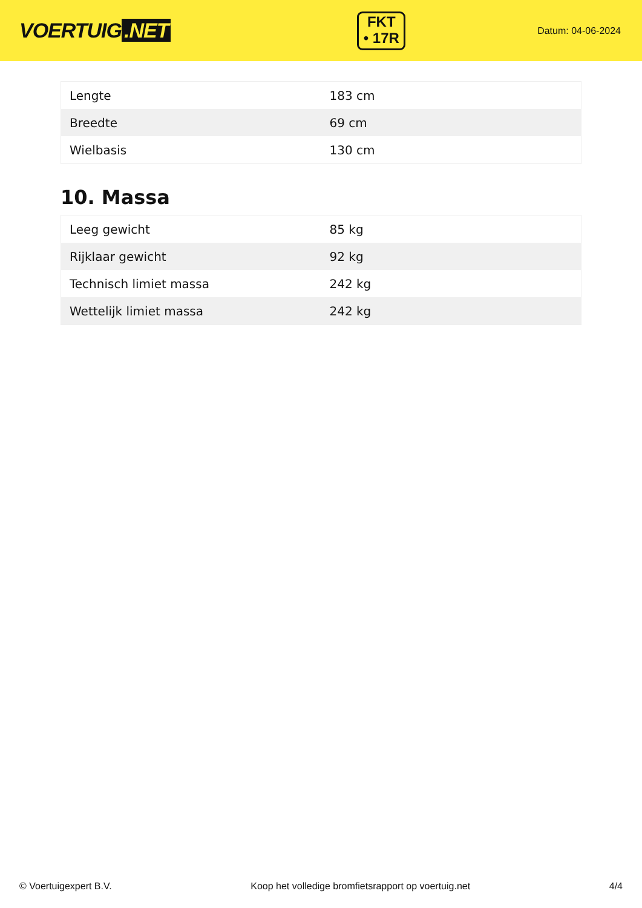VOERTUIG.NET
FKT
• 17R
Datum: 04-06-2024
| Lengte | 183 cm |
| Breedte | 69 cm |
| Wielbasis | 130 cm |
10. Massa
| Leeg gewicht | 85 kg |
| Rijklaar gewicht | 92 kg |
| Technisch limiet massa | 242 kg |
| Wettelijk limiet massa | 242 kg |
© Voertuigexpert B.V. Koop het volledige bromfietsrapport op voertuig.net 4/4